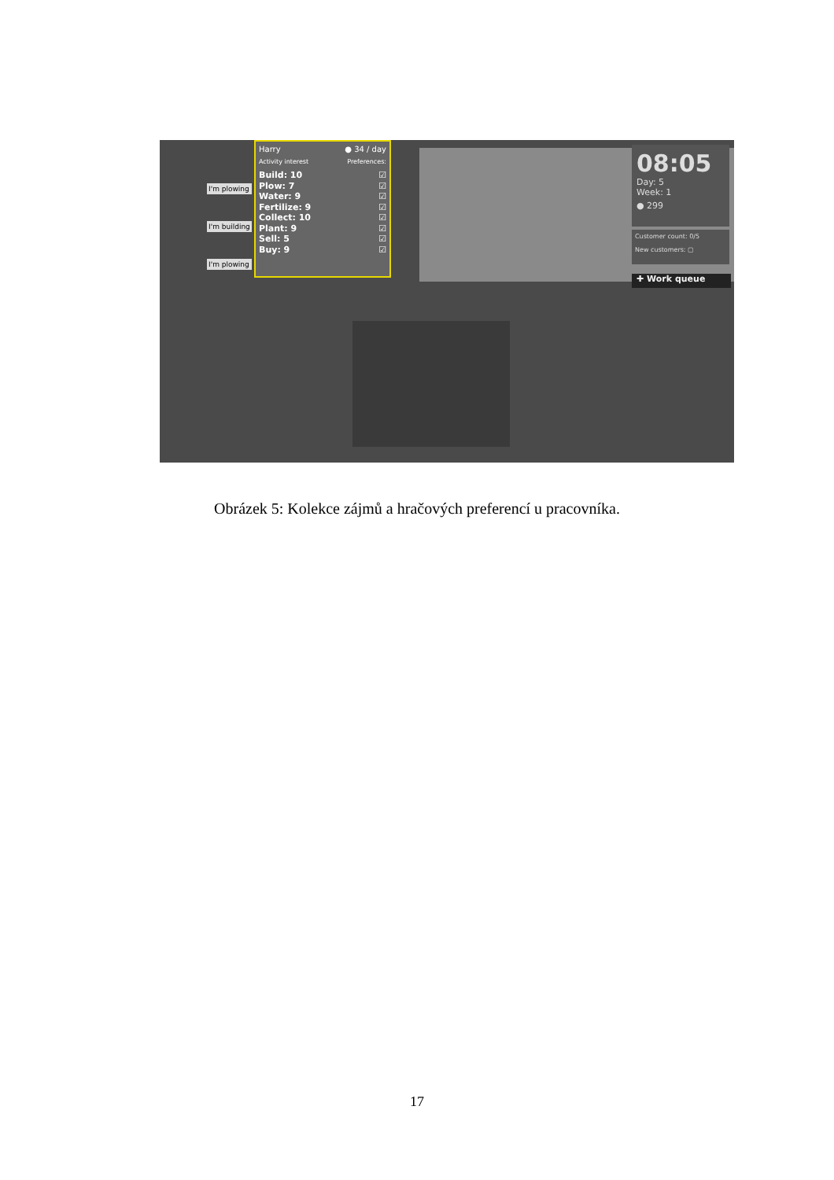I'm plowing
I'm building
I'm plowing
Harry ● 34 / day
Activity interest Preferences:
Build: 10 ☑
Plow: 7 ☑
Water: 9 ☑
Fertilize: 9 ☑
Collect: 10 ☑
Plant: 9 ☑
Sell: 5 ☑
Buy: 9 ☑
08:05
Day: 5
Week: 1
● 299
Customer count: 0/5
New customers: ▢
✚ Work queue
Obrázek 5: Kolekce zájmů a hračových preferencí u pracovníka.
17